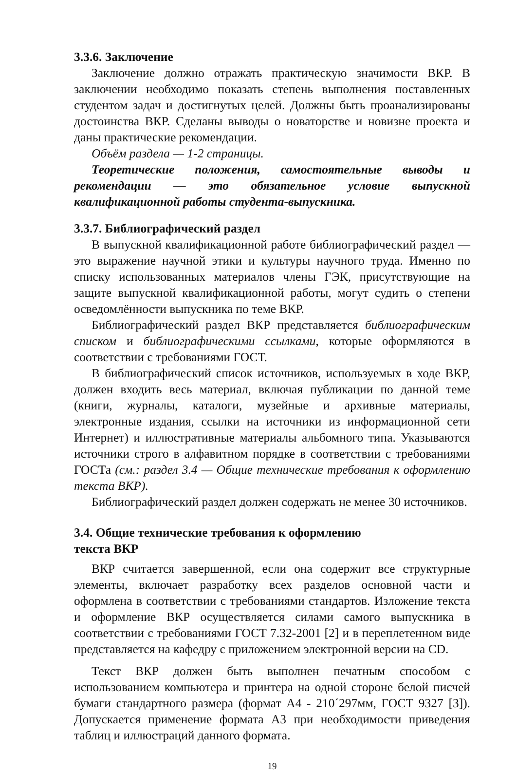3.3.6. Заключение
Заключение должно отражать практическую значимости ВКР. В заключении необходимо показать степень выполнения поставленных студентом задач и достигнутых целей. Должны быть проанализированы достоинства ВКР. Сделаны выводы о новаторстве и новизне проекта и даны практические рекомендации.
Объём раздела — 1-2 страницы.
Теоретические положения, самостоятельные выводы и рекомендации — это обязательное условие выпускной квалификационной работы студента-выпускника.
3.3.7. Библиографический раздел
В выпускной квалификационной работе библиографический раздел — это выражение научной этики и культуры научного труда. Именно по списку использованных материалов члены ГЭК, присутствующие на защите выпускной квалификационной работы, могут судить о степени осведомлённости выпускника по теме ВКР.
Библиографический раздел ВКР представляется библиографическим списком и библиографическими ссылками, которые оформляются в соответствии с требованиями ГОСТ.
В библиографический список источников, используемых в ходе ВКР, должен входить весь материал, включая публикации по данной теме (книги, журналы, каталоги, музейные и архивные материалы, электронные издания, ссылки на источники из информационной сети Интернет) и иллюстративные материалы альбомного типа. Указываются источники строго в алфавитном порядке в соответствии с требованиями ГОСТа (см.: раздел 3.4 — Общие технические требования к оформлению текста ВКР).
Библиографический раздел должен содержать не менее 30 источников.
3.4. Общие технические требования к оформлению
текста ВКР
ВКР считается завершенной, если она содержит все структурные элементы, включает разработку всех разделов основной части и оформлена в соответствии с требованиями стандартов. Изложение текста и оформление ВКР осуществляется силами самого выпускника в соответствии с требованиями ГОСТ 7.32-2001 [2] и в переплетенном виде представляется на кафедру с приложением электронной версии на CD.
Текст ВКР должен быть выполнен печатным способом с использованием компьютера и принтера на одной стороне белой писчей бумаги стандартного размера (формат А4 - 210´297мм, ГОСТ 9327 [3]). Допускается применение формата А3 при необходимости приведения таблиц и иллюстраций данного формата.
19